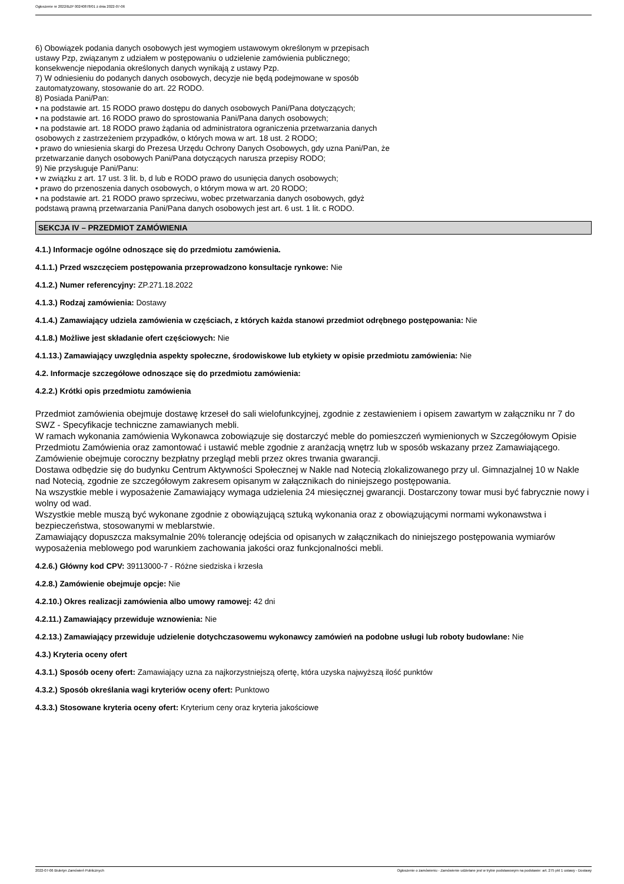Ogłoszenie nr 2022/BZP 00240878/01 z dnia 2022-07-06
6) Obowiązek podania danych osobowych jest wymogiem ustawowym określonym w przepisach
ustawy Pzp, związanym z udziałem w postępowaniu o udzielenie zamówienia publicznego;
konsekwencje niepodania określonych danych wynikają z ustawy Pzp.
7) W odniesieniu do podanych danych osobowych, decyzje nie będą podejmowane w sposób
zautomatyzowany, stosowanie do art. 22 RODO.
8) Posiada Pani/Pan:
• na podstawie art. 15 RODO prawo dostępu do danych osobowych Pani/Pana dotyczących;
• na podstawie art. 16 RODO prawo do sprostowania Pani/Pana danych osobowych;
• na podstawie art. 18 RODO prawo żądania od administratora ograniczenia przetwarzania danych
osobowych z zastrzeżeniem przypadków, o których mowa w art. 18 ust. 2 RODO;
• prawo do wniesienia skargi do Prezesa Urzędu Ochrony Danych Osobowych, gdy uzna Pani/Pan, że
przetwarzanie danych osobowych Pani/Pana dotyczących narusza przepisy RODO;
9) Nie przysługuje Pani/Panu:
• w związku z art. 17 ust. 3 lit. b, d lub e RODO prawo do usunięcia danych osobowych;
• prawo do przenoszenia danych osobowych, o którym mowa w art. 20 RODO;
• na podstawie art. 21 RODO prawo sprzeciwu, wobec przetwarzania danych osobowych, gdyż
podstawą prawną przetwarzania Pani/Pana danych osobowych jest art. 6 ust. 1 lit. c RODO.
SEKCJA IV – PRZEDMIOT ZAMÓWIENIA
4.1.) Informacje ogólne odnoszące się do przedmiotu zamówienia.
4.1.1.) Przed wszczęciem postępowania przeprowadzono konsultacje rynkowe: Nie
4.1.2.) Numer referencyjny: ZP.271.18.2022
4.1.3.) Rodzaj zamówienia: Dostawy
4.1.4.) Zamawiający udziela zamówienia w częściach, z których każda stanowi przedmiot odrębnego postępowania: Nie
4.1.8.) Możliwe jest składanie ofert częściowych: Nie
4.1.13.) Zamawiający uwzględnia aspekty społeczne, środowiskowe lub etykiety w opisie przedmiotu zamówienia: Nie
4.2. Informacje szczegółowe odnoszące się do przedmiotu zamówienia:
4.2.2.) Krótki opis przedmiotu zamówienia
Przedmiot zamówienia obejmuje dostawę krzeseł do sali wielofunkcyjnej, zgodnie z zestawieniem i opisem zawartym w załączniku nr 7 do SWZ - Specyfikacje techniczne zamawianych mebli.
W ramach wykonania zamówienia Wykonawca zobowiązuje się dostarczyć meble do pomieszczeń wymienionych w Szczegółowym Opisie Przedmiotu Zamówienia oraz zamontować i ustawić meble zgodnie z aranżacją wnętrz lub w sposób wskazany przez Zamawiającego.
Zamówienie obejmuje coroczny bezpłatny przegląd mebli przez okres trwania gwarancji.
Dostawa odbędzie się do budynku Centrum Aktywności Społecznej w Nakle nad Notecią zlokalizowanego przy ul. Gimnazjalnej 10 w Nakle nad Notecią, zgodnie ze szczegółowym zakresem opisanym w załącznikach do niniejszego postępowania.
Na wszystkie meble i wyposażenie Zamawiający wymaga udzielenia 24 miesięcznej gwarancji. Dostarczony towar musi być fabrycznie nowy i wolny od wad.
Wszystkie meble muszą być wykonane zgodnie z obowiązującą sztuką wykonania oraz z obowiązującymi normami wykonawstwa i bezpieczeństwa, stosowanymi w meblarstwie.
Zamawiający dopuszcza maksymalnie 20% tolerancję odejścia od opisanych w załącznikach do niniejszego postępowania wymiarów wyposażenia meblowego pod warunkiem zachowania jakości oraz funkcjonalności mebli.
4.2.6.) Główny kod CPV: 39113000-7 - Różne siedziska i krzesła
4.2.8.) Zamówienie obejmuje opcje: Nie
4.2.10.) Okres realizacji zamówienia albo umowy ramowej: 42 dni
4.2.11.) Zamawiający przewiduje wznowienia: Nie
4.2.13.) Zamawiający przewiduje udzielenie dotychczasowemu wykonawcy zamówień na podobne usługi lub roboty budowlane: Nie
4.3.) Kryteria oceny ofert
4.3.1.) Sposób oceny ofert: Zamawiający uzna za najkorzystniejszą ofertę, która uzyska najwyższą ilość punktów
4.3.2.) Sposób określania wagi kryteriów oceny ofert: Punktowo
4.3.3.) Stosowane kryteria oceny ofert: Kryterium ceny oraz kryteria jakościowe
2022-07-06 Biuletyn Zamówień Publicznych Ogłoszenie o zamówieniu - Zamówienie udzielane jest w trybie podstawowym na podstawie: art. 275 pkt 1 ustawy - Dostawy